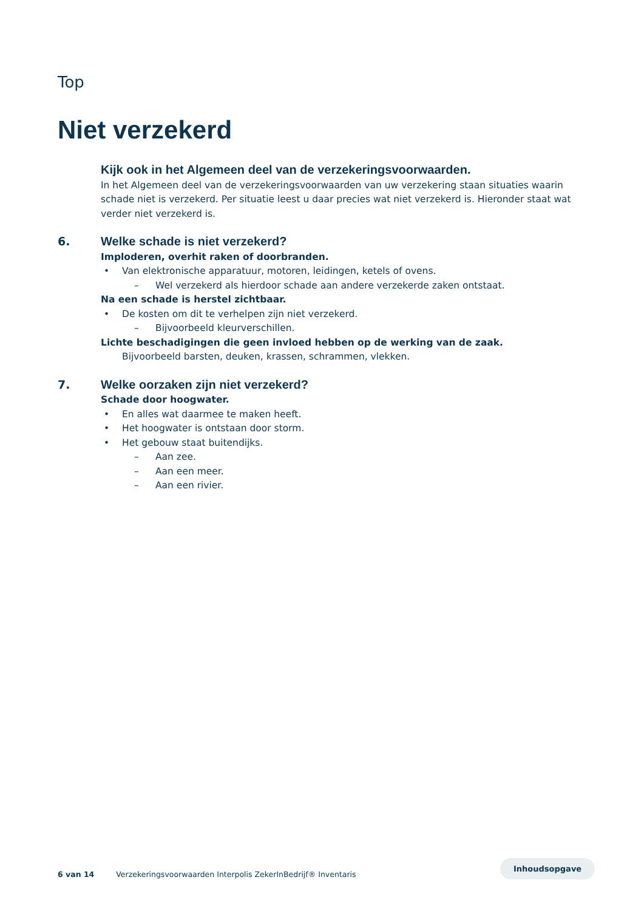Top
Niet verzekerd
Kijk ook in het Algemeen deel van de verzekeringsvoorwaarden.
In het Algemeen deel van de verzekeringsvoorwaarden van uw verzekering staan situaties waarin schade niet is verzekerd. Per situatie leest u daar precies wat niet verzekerd is. Hieronder staat wat verder niet verzekerd is.
6. Welke schade is niet verzekerd?
Imploderen, overhit raken of doorbranden.
• Van elektronische apparatuur, motoren, leidingen, ketels of ovens.
– Wel verzekerd als hierdoor schade aan andere verzekerde zaken ontstaat.
Na een schade is herstel zichtbaar.
• De kosten om dit te verhelpen zijn niet verzekerd.
– Bijvoorbeeld kleurverschillen.
Lichte beschadigingen die geen invloed hebben op de werking van de zaak.
Bijvoorbeeld barsten, deuken, krassen, schrammen, vlekken.
7. Welke oorzaken zijn niet verzekerd?
Schade door hoogwater.
• En alles wat daarmee te maken heeft.
• Het hoogwater is ontstaan door storm.
• Het gebouw staat buitendijks.
– Aan zee.
– Aan een meer.
– Aan een rivier.
6 van 14 Verzekeringsvoorwaarden Interpolis ZekerInBedrijf® Inventaris
Inhoudsopgave